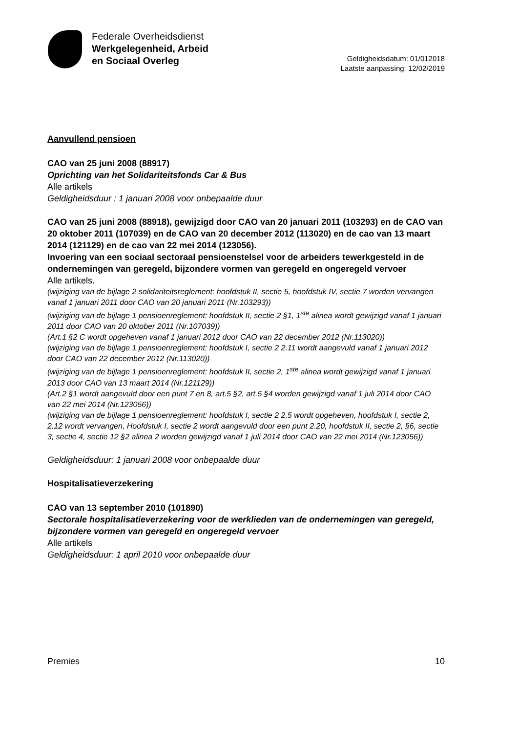Federale Overheidsdienst
Werkgelegenheid, Arbeid
en Sociaal Overleg
Geldigheidsdatum: 01/012018
Laatste aanpassing: 12/02/2019
Aanvullend pensioen
CAO van 25 juni 2008 (88917)
Oprichting van het Solidariteitsfonds Car & Bus
Alle artikels
Geldigheidsduur : 1 januari 2008 voor onbepaalde duur
CAO van 25 juni 2008 (88918), gewijzigd door CAO van 20 januari 2011 (103293) en de CAO van 20 oktober 2011 (107039) en de CAO van 20 december 2012 (113020) en de cao van 13 maart 2014 (121129) en de cao van 22 mei 2014 (123056).
Invoering van een sociaal sectoraal pensioenstelsel voor de arbeiders tewerkgesteld in de ondernemingen van geregeld, bijzondere vormen van geregeld en ongeregeld vervoer
Alle artikels.
(wijziging van de bijlage 2 solidariteitsreglement: hoofdstuk II, sectie 5, hoofdstuk IV, sectie 7 worden vervangen vanaf 1 januari 2011 door CAO van 20 januari 2011 (Nr.103293))
(wijziging van de bijlage 1 pensioenreglement: hoofdstuk II, sectie 2 §1, 1<sup>ste</sup> alinea wordt gewijzigd vanaf 1 januari 2011 door CAO van 20 oktober 2011 (Nr.107039))
(Art.1 §2 C wordt opgeheven vanaf 1 januari 2012 door CAO van 22 december 2012 (Nr.113020))
(wijziging van de bijlage 1 pensioenreglement: hoofdstuk I, sectie 2 2.11 wordt aangevuld vanaf 1 januari 2012 door CAO van 22 december 2012 (Nr.113020))
(wijziging van de bijlage 1 pensioenreglement: hoofdstuk II, sectie 2, 1<sup>ste</sup> alinea wordt gewijzigd vanaf 1 januari 2013 door CAO van 13 maart 2014 (Nr.121129))
(Art.2 §1 wordt aangevuld door een punt 7 en 8, art.5 §2, art.5 §4 worden gewijzigd vanaf 1 juli 2014 door CAO van 22 mei 2014 (Nr.123056))
(wijziging van de bijlage 1 pensioenreglement: hoofdstuk I, sectie 2 2.5 wordt opgeheven, hoofdstuk I, sectie 2, 2.12 wordt vervangen, Hoofdstuk I, sectie 2 wordt aangevuld door een punt 2.20, hoofdstuk II, sectie 2, §6, sectie 3, sectie 4, sectie 12 §2 alinea 2 worden gewijzigd vanaf 1 juli 2014 door CAO van 22 mei 2014 (Nr.123056))
Geldigheidsduur: 1 januari 2008 voor onbepaalde duur
Hospitalisatieverzekering
CAO van 13 september 2010 (101890)
Sectorale hospitalisatieverzekering voor de werklieden van de ondernemingen van geregeld, bijzondere vormen van geregeld en ongeregeld vervoer
Alle artikels
Geldigheidsduur: 1 april 2010 voor onbepaalde duur
Premies 10